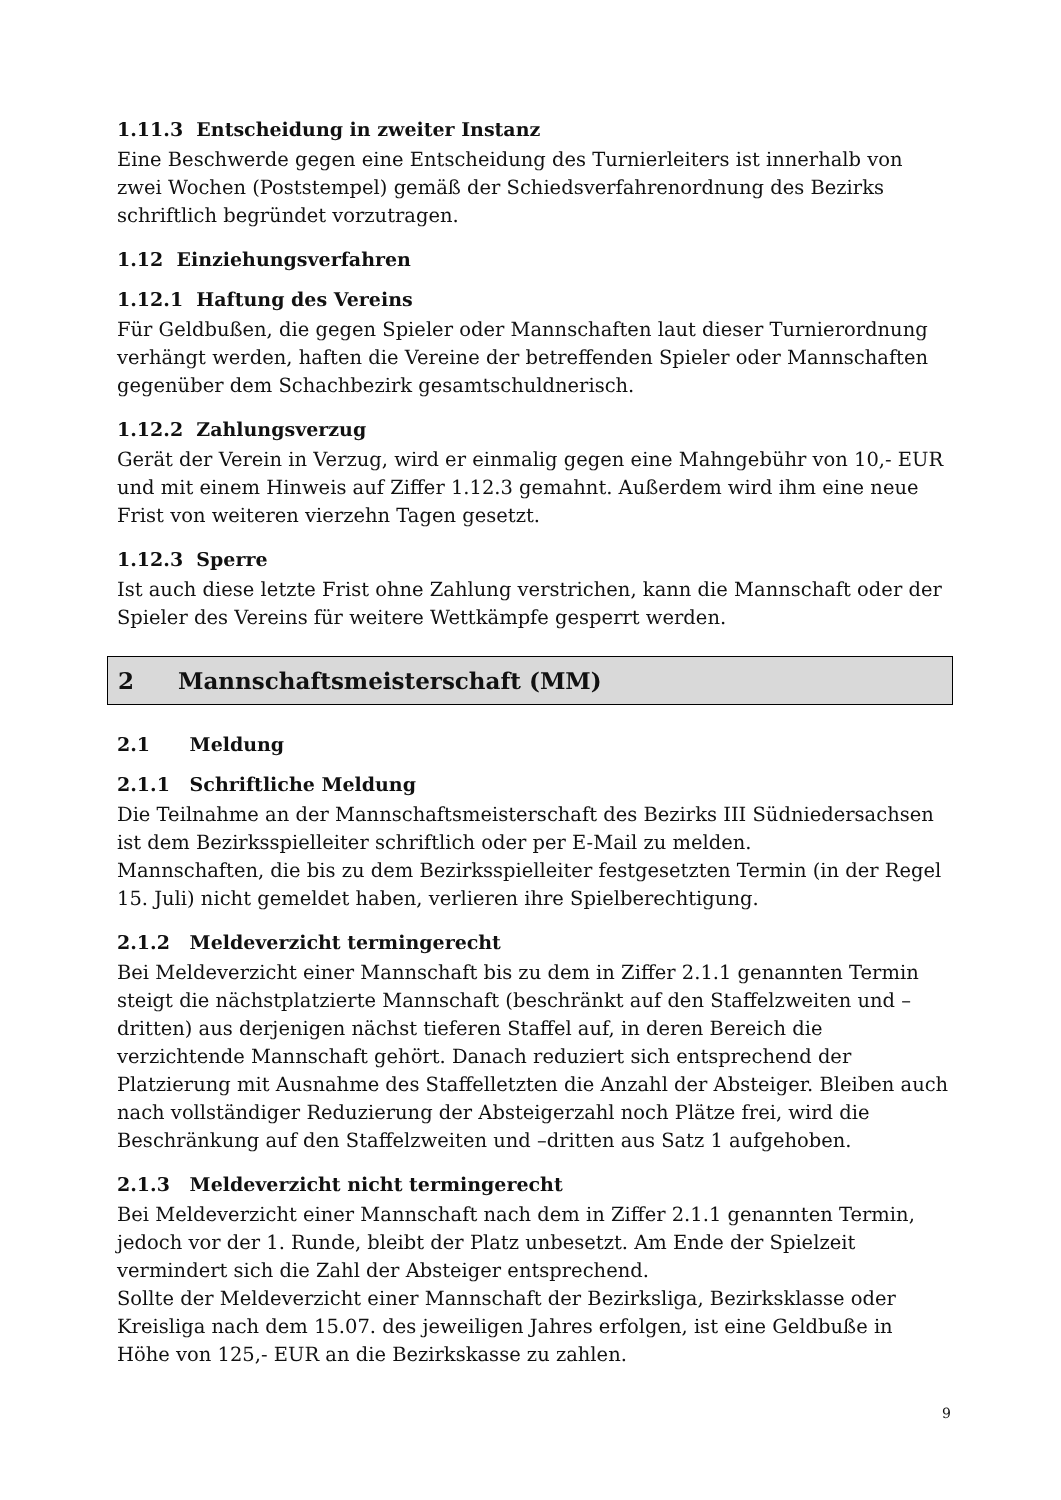1.11.3 Entscheidung in zweiter Instanz
Eine Beschwerde gegen eine Entscheidung des Turnierleiters ist innerhalb von zwei Wochen (Poststempel) gemäß der Schiedsverfahrenordnung des Bezirks schriftlich begründet vorzutragen.
1.12 Einziehungsverfahren
1.12.1 Haftung des Vereins
Für Geldbußen, die gegen Spieler oder Mannschaften laut dieser Turnierordnung verhängt werden, haften die Vereine der betreffenden Spieler oder Mannschaften gegenüber dem Schachbezirk gesamtschuldnerisch.
1.12.2 Zahlungsverzug
Gerät der Verein in Verzug, wird er einmalig gegen eine Mahngebühr von 10,- EUR und mit einem Hinweis auf Ziffer 1.12.3 gemahnt. Außerdem wird ihm eine neue Frist von weiteren vierzehn Tagen gesetzt.
1.12.3 Sperre
Ist auch diese letzte Frist ohne Zahlung verstrichen, kann die Mannschaft oder der Spieler des Vereins für weitere Wettkämpfe gesperrt werden.
2 Mannschaftsmeisterschaft (MM)
2.1 Meldung
2.1.1 Schriftliche Meldung
Die Teilnahme an der Mannschaftsmeisterschaft des Bezirks III Südniedersachsen ist dem Bezirksspielleiter schriftlich oder per E-Mail zu melden.
Mannschaften, die bis zu dem Bezirksspielleiter festgesetzten Termin (in der Regel 15. Juli) nicht gemeldet haben, verlieren ihre Spielberechtigung.
2.1.2 Meldeverzicht termingerecht
Bei Meldeverzicht einer Mannschaft bis zu dem in Ziffer 2.1.1 genannten Termin steigt die nächstplatzierte Mannschaft (beschränkt auf den Staffelzweiten und –dritten) aus derjenigen nächst tieferen Staffel auf, in deren Bereich die verzichtende Mannschaft gehört. Danach reduziert sich entsprechend der Platzierung mit Ausnahme des Staffelletzten die Anzahl der Absteiger. Bleiben auch nach vollständiger Reduzierung der Absteigerzahl noch Plätze frei, wird die Beschränkung auf den Staffelzweiten und –dritten aus Satz 1 aufgehoben.
2.1.3 Meldeverzicht nicht termingerecht
Bei Meldeverzicht einer Mannschaft nach dem in Ziffer 2.1.1 genannten Termin, jedoch vor der 1. Runde, bleibt der Platz unbesetzt. Am Ende der Spielzeit vermindert sich die Zahl der Absteiger entsprechend.
Sollte der Meldeverzicht einer Mannschaft der Bezirksliga, Bezirksklasse oder Kreisliga nach dem 15.07. des jeweiligen Jahres erfolgen, ist eine Geldbuße in Höhe von 125,- EUR an die Bezirkskasse zu zahlen.
9